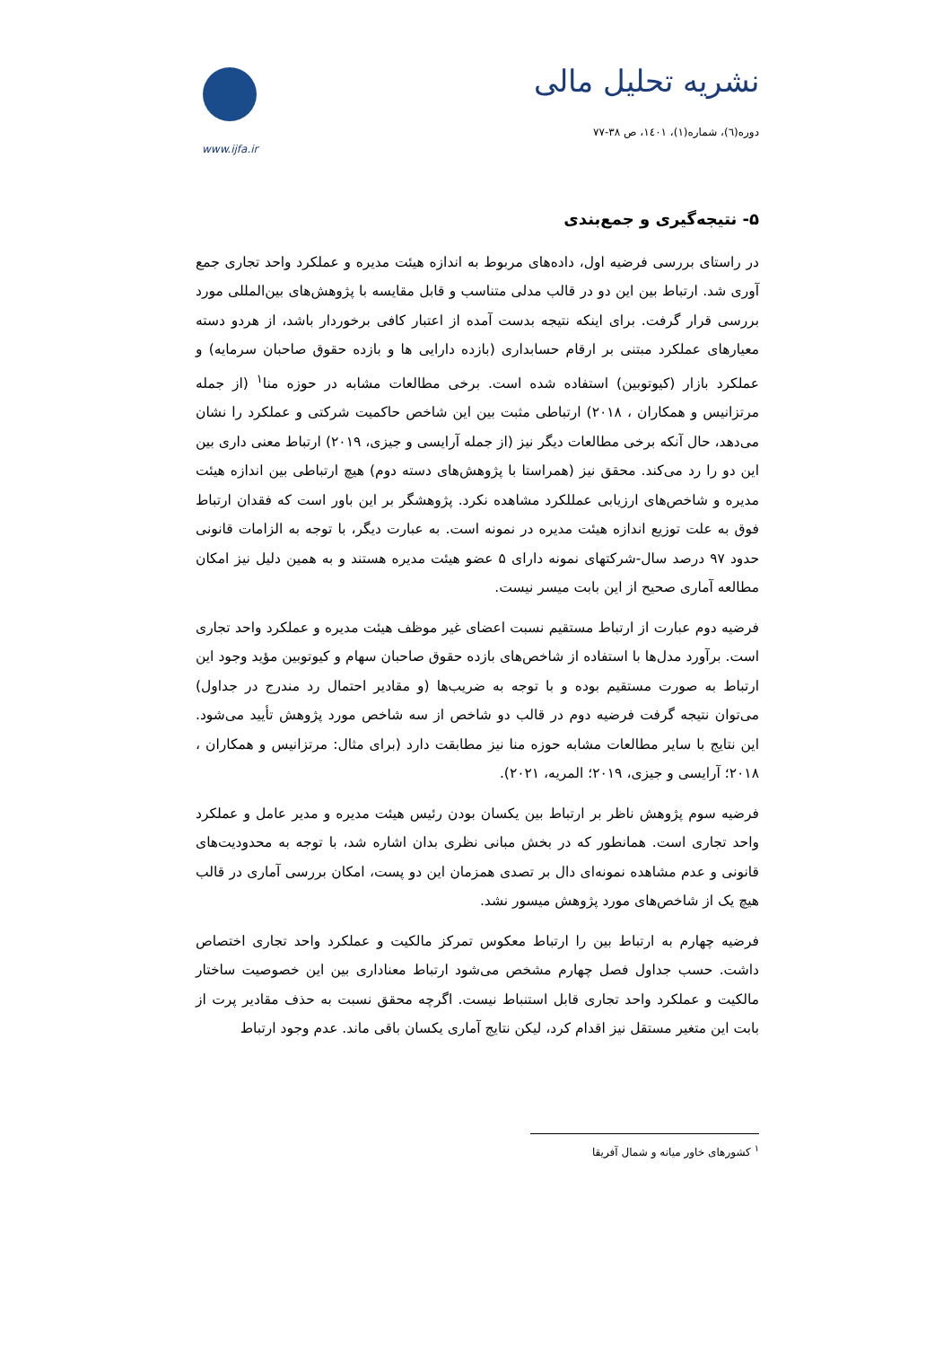www.ijfa.ir
نشریه تحلیل مالی
دوره(٦)، شماره(١)، ١٤٠١، ص ٣٨-٧٧
۵- نتیجه‌گیری و جمع‌بندی
در راستای بررسی فرضیه اول، داده‌های مربوط به اندازه هیئت مدیره و عملکرد واحد تجاری جمع آوری شد. ارتباط بین این دو در قالب مدلی متناسب و قابل مقایسه با پژوهش‌های بین‌المللی مورد بررسی قرار گرفت. برای اینکه نتیجه بدست آمده از اعتبار کافی برخوردار باشد، از هردو دسته معیارهای عملکرد مبتنی بر ارقام حسابداری (بازده دارایی ها و بازده حقوق صاحبان سرمایه) و عملکرد بازار (کیوتوبین) استفاده شده است. برخی مطالعات مشابه در حوزه منا<sup>۱</sup> (از جمله مرتزانیس و همکاران ، ۲۰۱۸) ارتباطی مثبت بین این شاخص حاکمیت شرکتی و عملکرد را نشان می‌دهد، حال آنکه برخی مطالعات دیگر نیز (از جمله آرایسی و جیزی، ۲۰۱۹) ارتباط معنی داری بین این دو را رد می‌کند. محقق نیز (همراستا با پژوهش‌های دسته دوم) هیچ ارتباطی بین اندازه هیئت مدیره و شاخص‌های ارزیابی عمللکرد مشاهده نکرد. پژوهشگر بر این باور است که فقدان ارتباط فوق به علت توزیع اندازه هیئت مدیره در نمونه است. به عبارت دیگر، با توجه به الزامات قانونی حدود ۹۷ درصد سال-شرکتهای نمونه دارای ۵ عضو هیئت مدیره هستند و به همین دلیل نیز امکان مطالعه آماری صحیح از این بابت میسر نیست.
فرضیه دوم عبارت از ارتباط مستقیم نسبت اعضای غیر موظف هیئت مدیره و عملکرد واحد تجاری است. برآورد مدل‌ها با استفاده از شاخص‌های بازده حقوق صاحبان سهام و کیوتوبین مؤید وجود این ارتباط به صورت مستقیم بوده و با توجه به ضریب‌ها (و مقادیر احتمال رد مندرج در جداول) می‌توان نتیجه گرفت فرضیه دوم در قالب دو شاخص از سه شاخص مورد پژوهش تأیید می‌شود. این نتایج با سایر مطالعات مشابه حوزه منا نیز مطابقت دارد (برای مثال: مرتزانیس و همکاران ، ۲۰۱۸؛ آرایسی و جیزی، ۲۰۱۹؛ المریه، ۲۰۲۱).
فرضیه سوم پژوهش ناظر بر ارتباط بین یکسان بودن رئیس هیئت مدیره و مدیر عامل و عملکرد واحد تجاری است. همانطور که در بخش مبانی نظری بدان اشاره شد، با توجه به محدودیت‌های قانونی و عدم مشاهده نمونه‌ای دال بر تصدی همزمان این دو پست، امکان بررسی آماری در قالب هیچ یک از شاخص‌های مورد پژوهش میسور نشد.
فرضیه چهارم به ارتباط بین را ارتباط معکوس تمرکز مالکیت و عملکرد واحد تجاری اختصاص داشت. حسب جداول فصل چهارم مشخص می‌شود ارتباط معناداری بین این خصوصیت ساختار مالکیت و عملکرد واحد تجاری قابل استنباط نیست. اگرچه محقق نسبت به حذف مقادیر پرت از بابت این متغیر مستقل نیز اقدام کرد، لیکن نتایج آماری یکسان باقی ماند. عدم وجود ارتباط
<sup>۱</sup> کشورهای خاور میانه و شمال آفریقا